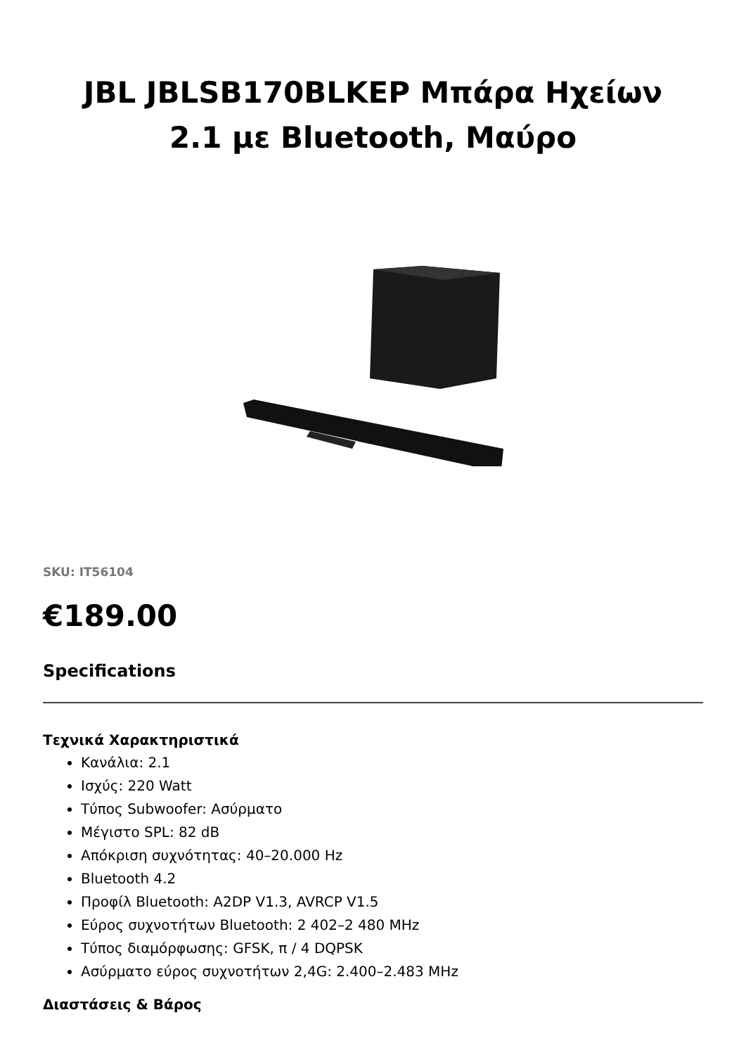JBL JBLSB170BLKEP Μπάρα Ηχείων
2.1 με Bluetooth, Μαύρο
SKU: IT56104
€189.00
Specifications
Τεχνικά Χαρακτηριστικά
Κανάλια: 2.1
Ισχύς: 220 Watt
Τύπος Subwoofer: Ασύρματο
Μέγιστο SPL: 82 dB
Απόκριση συχνότητας: 40–20.000 Hz
Bluetooth 4.2
Προφίλ Bluetooth: A2DP V1.3, AVRCP V1.5
Εύρος συχνοτήτων Bluetooth: 2 402–2 480 MHz
Τύπος διαμόρφωσης: GFSK, π / 4 DQPSK
Ασύρματο εύρος συχνοτήτων 2,4G: 2.400–2.483 MHz
Διαστάσεις & Βάρος